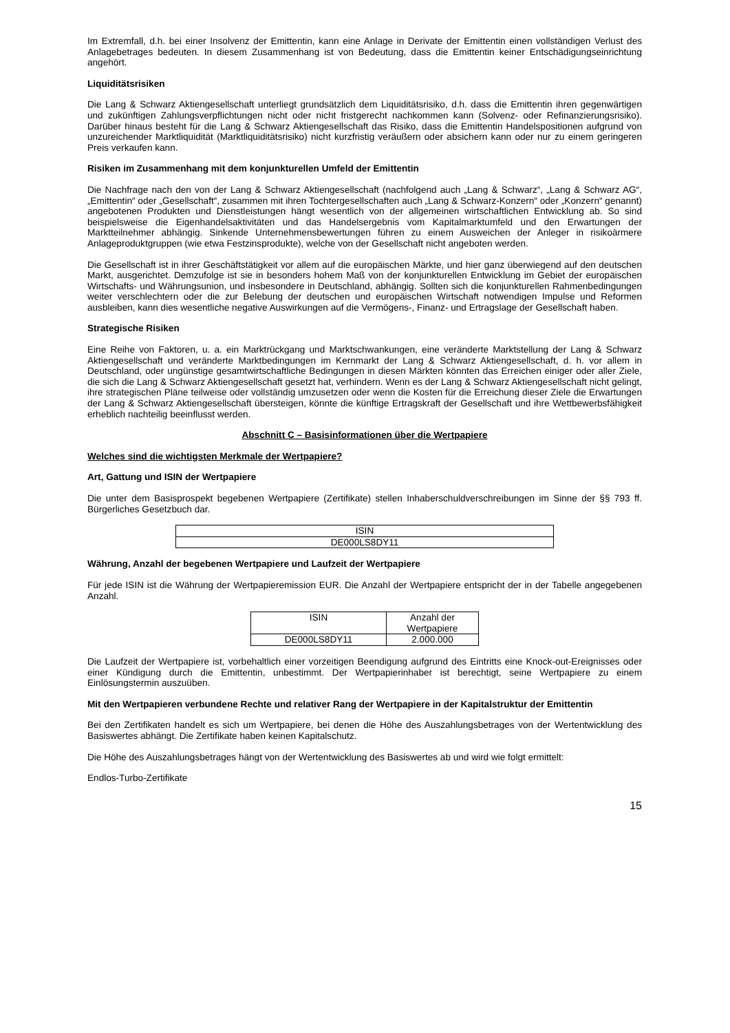Im Extremfall, d.h. bei einer Insolvenz der Emittentin, kann eine Anlage in Derivate der Emittentin einen vollständigen Verlust des Anlagebetrages bedeuten. In diesem Zusammenhang ist von Bedeutung, dass die Emittentin keiner Entschädigungseinrichtung angehört.
Liquiditätsrisiken
Die Lang & Schwarz Aktiengesellschaft unterliegt grundsätzlich dem Liquiditätsrisiko, d.h. dass die Emittentin ihren gegenwärtigen und zukünftigen Zahlungsverpflichtungen nicht oder nicht fristgerecht nachkommen kann (Solvenz- oder Refinanzierungsrisiko). Darüber hinaus besteht für die Lang & Schwarz Aktiengesellschaft das Risiko, dass die Emittentin Handelspositionen aufgrund von unzureichender Marktliquidität (Marktliquiditätsrisiko) nicht kurzfristig veräußern oder absichern kann oder nur zu einem geringeren Preis verkaufen kann.
Risiken im Zusammenhang mit dem konjunkturellen Umfeld der Emittentin
Die Nachfrage nach den von der Lang & Schwarz Aktiengesellschaft (nachfolgend auch „Lang & Schwarz“, „Lang & Schwarz AG“, „Emittentin“ oder „Gesellschaft“, zusammen mit ihren Tochtergesellschaften auch „Lang & Schwarz-Konzern“ oder „Konzern“ genannt) angebotenen Produkten und Dienstleistungen hängt wesentlich von der allgemeinen wirtschaftlichen Entwicklung ab. So sind beispielsweise die Eigenhandelsaktivitäten und das Handelsergebnis vom Kapitalmarktumfeld und den Erwartungen der Marktteilnehmer abhängig. Sinkende Unternehmensbewertungen führen zu einem Ausweichen der Anleger in risikoärmere Anlageproduktgruppen (wie etwa Festzinsprodukte), welche von der Gesellschaft nicht angeboten werden.
Die Gesellschaft ist in ihrer Geschäftstätigkeit vor allem auf die europäischen Märkte, und hier ganz überwiegend auf den deutschen Markt, ausgerichtet. Demzufolge ist sie in besonders hohem Maß von der konjunkturellen Entwicklung im Gebiet der europäischen Wirtschafts- und Währungsunion, und insbesondere in Deutschland, abhängig. Sollten sich die konjunkturellen Rahmenbedingungen weiter verschlechtern oder die zur Belebung der deutschen und europäischen Wirtschaft notwendigen Impulse und Reformen ausbleiben, kann dies wesentliche negative Auswirkungen auf die Vermögens-, Finanz- und Ertragslage der Gesellschaft haben.
Strategische Risiken
Eine Reihe von Faktoren, u. a. ein Marktrückgang und Marktschwankungen, eine veränderte Marktstellung der Lang & Schwarz Aktiengesellschaft und veränderte Marktbedingungen im Kernmarkt der Lang & Schwarz Aktiengesellschaft, d. h. vor allem in Deutschland, oder ungünstige gesamtwirtschaftliche Bedingungen in diesen Märkten könnten das Erreichen einiger oder aller Ziele, die sich die Lang & Schwarz Aktiengesellschaft gesetzt hat, verhindern. Wenn es der Lang & Schwarz Aktiengesellschaft nicht gelingt, ihre strategischen Pläne teilweise oder vollständig umzusetzen oder wenn die Kosten für die Erreichung dieser Ziele die Erwartungen der Lang & Schwarz Aktiengesellschaft übersteigen, könnte die künftige Ertragskraft der Gesellschaft und ihre Wettbewerbsfähigkeit erheblich nachteilig beeinflusst werden.
Abschnitt C – Basisinformationen über die Wertpapiere
Welches sind die wichtigsten Merkmale der Wertpapiere?
Art, Gattung und ISIN der Wertpapiere
Die unter dem Basisprospekt begebenen Wertpapiere (Zertifikate) stellen Inhaberschuldverschreibungen im Sinne der §§ 793 ff. Bürgerliches Gesetzbuch dar.
| ISIN |
| DE000LS8DY11 |
Währung, Anzahl der begebenen Wertpapiere und Laufzeit der Wertpapiere
Für jede ISIN ist die Währung der Wertpapieremission EUR. Die Anzahl der Wertpapiere entspricht der in der Tabelle angegebenen Anzahl.
| ISIN | Anzahl der Wertpapiere |
| DE000LS8DY11 | 2.000.000 |
Die Laufzeit der Wertpapiere ist, vorbehaltlich einer vorzeitigen Beendigung aufgrund des Eintritts eine Knock-out-Ereignisses oder einer Kündigung durch die Emittentin, unbestimmt. Der Wertpapierinhaber ist berechtigt, seine Wertpapiere zu einem Einlösungstermin auszuüben.
Mit den Wertpapieren verbundene Rechte und relativer Rang der Wertpapiere in der Kapitalstruktur der Emittentin
Bei den Zertifikaten handelt es sich um Wertpapiere, bei denen die Höhe des Auszahlungsbetrages von der Wertentwicklung des Basiswertes abhängt. Die Zertifikate haben keinen Kapitalschutz.
Die Höhe des Auszahlungsbetrages hängt von der Wertentwicklung des Basiswertes ab und wird wie folgt ermittelt:
Endlos-Turbo-Zertifikate
15